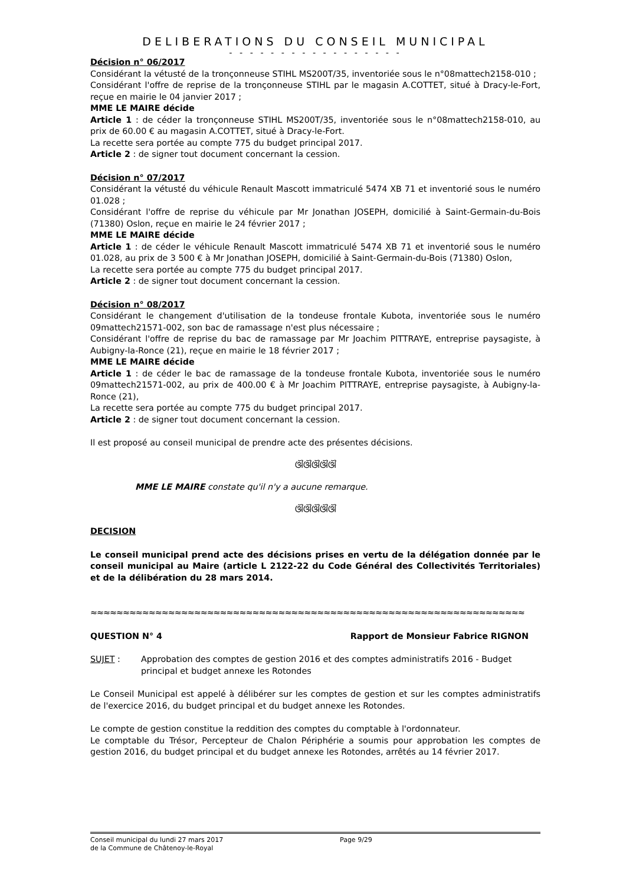DELIBERATIONS DU CONSEIL MUNICIPAL
- - - - - - - - - - - - - - - - -
Décision n° 06/2017
Considérant la vétusté de la tronçonneuse STIHL MS200T/35, inventoriée sous le n°08mattech2158-010 ;
Considérant l'offre de reprise de la tronçonneuse STIHL par le magasin A.COTTET, situé à Dracy-le-Fort, reçue en mairie le 04 janvier 2017 ;
MME LE MAIRE décide
Article 1 : de céder la tronçonneuse STIHL MS200T/35, inventoriée sous le n°08mattech2158-010, au prix de 60.00 € au magasin A.COTTET, situé à Dracy-le-Fort.
La recette sera portée au compte 775 du budget principal 2017.
Article 2 : de signer tout document concernant la cession.
Décision n° 07/2017
Considérant la vétusté du véhicule Renault Mascott immatriculé 5474 XB 71 et inventorié sous le numéro 01.028 ;
Considérant l'offre de reprise du véhicule par Mr Jonathan JOSEPH, domicilié à Saint-Germain-du-Bois (71380) Oslon, reçue en mairie le 24 février 2017 ;
MME LE MAIRE décide
Article 1 : de céder le véhicule Renault Mascott immatriculé 5474 XB 71 et inventorié sous le numéro 01.028, au prix de 3 500 € à Mr Jonathan JOSEPH, domicilié à Saint-Germain-du-Bois (71380) Oslon,
La recette sera portée au compte 775 du budget principal 2017.
Article 2 : de signer tout document concernant la cession.
Décision n° 08/2017
Considérant le changement d'utilisation de la tondeuse frontale Kubota, inventoriée sous le numéro 09mattech21571-002, son bac de ramassage n'est plus nécessaire ;
Considérant l'offre de reprise du bac de ramassage par Mr Joachim PITTRAYE, entreprise paysagiste, à Aubigny-la-Ronce (21), reçue en mairie le 18 février 2017 ;
MME LE MAIRE décide
Article 1 : de céder le bac de ramassage de la tondeuse frontale Kubota, inventoriée sous le numéro 09mattech21571-002, au prix de 400.00 € à Mr Joachim PITTRAYE, entreprise paysagiste, à Aubigny-la-Ronce (21),
La recette sera portée au compte 775 du budget principal 2017.
Article 2 : de signer tout document concernant la cession.
Il est proposé au conseil municipal de prendre acte des présentes décisions.
ଔଔଔଔଔ
MME LE MAIRE constate qu'il n'y a aucune remarque.
ଔଔଔଔଔ
DECISION
Le conseil municipal prend acte des décisions prises en vertu de la délégation donnée par le conseil municipal au Maire (article L 2122-22 du Code Général des Collectivités Territoriales) et de la délibération du 28 mars 2014.
≈≈≈≈≈≈≈≈≈≈≈≈≈≈≈≈≈≈≈≈≈≈≈≈≈≈≈≈≈≈≈≈≈≈≈≈≈≈≈≈≈≈≈≈≈≈≈≈≈≈≈≈≈≈≈≈≈≈≈≈≈≈≈≈≈≈≈
QUESTION N° 4 Rapport de Monsieur Fabrice RIGNON
SUJET : Approbation des comptes de gestion 2016 et des comptes administratifs 2016 - Budget principal et budget annexe les Rotondes
Le Conseil Municipal est appelé à délibérer sur les comptes de gestion et sur les comptes administratifs de l'exercice 2016, du budget principal et du budget annexe les Rotondes.
Le compte de gestion constitue la reddition des comptes du comptable à l'ordonnateur.
Le comptable du Trésor, Percepteur de Chalon Périphérie a soumis pour approbation les comptes de gestion 2016, du budget principal et du budget annexe les Rotondes, arrêtés au 14 février 2017.
Conseil municipal du lundi 27 mars 2017 Page 9/29
de la Commune de Châtenoy-le-Royal